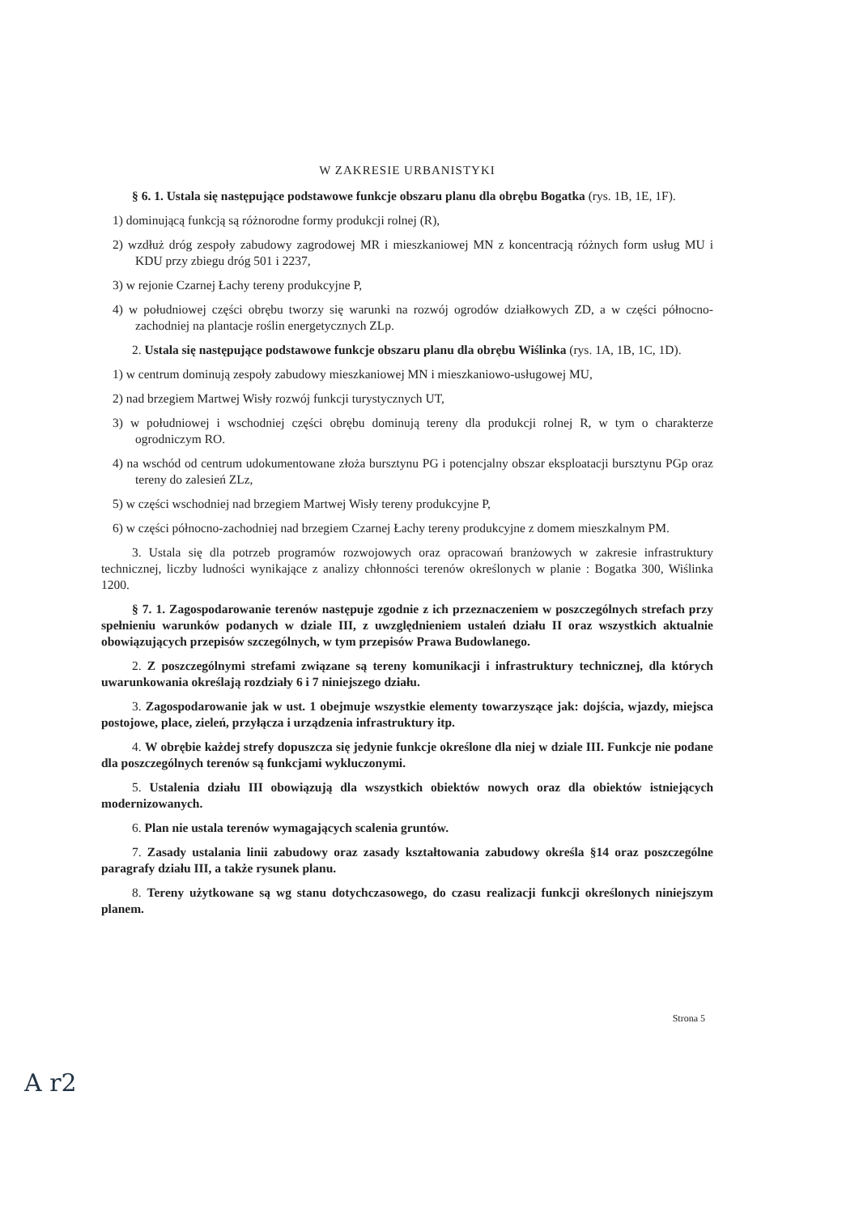W ZAKRESIE URBANISTYKI
§ 6. 1. Ustala się następujące podstawowe funkcje obszaru planu dla obrębu Bogatka (rys. 1B, 1E, 1F).
1) dominującą funkcją są różnorodne formy produkcji rolnej (R),
2) wzdłuż dróg zespoły zabudowy zagrodowej MR i mieszkaniowej MN z koncentracją różnych form usług MU i KDU przy zbiegu dróg 501 i 2237,
3) w rejonie Czarnej Łachy tereny produkcyjne P,
4) w południowej części obrębu tworzy się warunki na rozwój ogrodów działkowych ZD, a w części północno-zachodniej na plantacje roślin energetycznych ZLp.
2. Ustala się następujące podstawowe funkcje obszaru planu dla obrębu Wiślinka (rys. 1A, 1B, 1C, 1D).
1) w centrum dominują zespoły zabudowy mieszkaniowej MN i mieszkaniowo-usługowej MU,
2) nad brzegiem Martwej Wisły rozwój funkcji turystycznych UT,
3) w południowej i wschodniej części obrębu dominują tereny dla produkcji rolnej R, w tym o charakterze ogrodniczym RO.
4) na wschód od centrum udokumentowane złoża bursztynu PG i potencjalny obszar eksploatacji bursztynu PGp oraz tereny do zalesień ZLz,
5) w części wschodniej nad brzegiem Martwej Wisły tereny produkcyjne P,
6) w części północno-zachodniej nad brzegiem Czarnej Łachy tereny produkcyjne z domem mieszkalnym PM.
3. Ustala się dla potrzeb programów rozwojowych oraz opracowań branżowych w zakresie infrastruktury technicznej, liczby ludności wynikające z analizy chłonności terenów określonych w planie : Bogatka 300, Wiślinka 1200.
§ 7. 1. Zagospodarowanie terenów następuje zgodnie z ich przeznaczeniem w poszczególnych strefach przy spełnieniu warunków podanych w dziale III, z uwzględnieniem ustaleń działu II oraz wszystkich aktualnie obowiązujących przepisów szczególnych, w tym przepisów Prawa Budowlanego.
2. Z poszczególnymi strefami związane są tereny komunikacji i infrastruktury technicznej, dla których uwarunkowania określają rozdziały 6 i 7 niniejszego działu.
3. Zagospodarowanie jak w ust. 1 obejmuje wszystkie elementy towarzyszące jak: dojścia, wjazdy, miejsca postojowe, place, zieleń, przyłącza i urządzenia infrastruktury itp.
4. W obrębie każdej strefy dopuszcza się jedynie funkcje określone dla niej w dziale III. Funkcje nie podane dla poszczególnych terenów są funkcjami wykluczonymi.
5. Ustalenia działu III obowiązują dla wszystkich obiektów nowych oraz dla obiektów istniejących modernizowanych.
6. Plan nie ustala terenów wymagających scalenia gruntów.
7. Zasady ustalania linii zabudowy oraz zasady kształtowania zabudowy określa §14 oraz poszczególne paragrafy działu III, a także rysunek planu.
8. Tereny użytkowane są wg stanu dotychczasowego, do czasu realizacji funkcji określonych niniejszym planem.
Strona 5
A r2